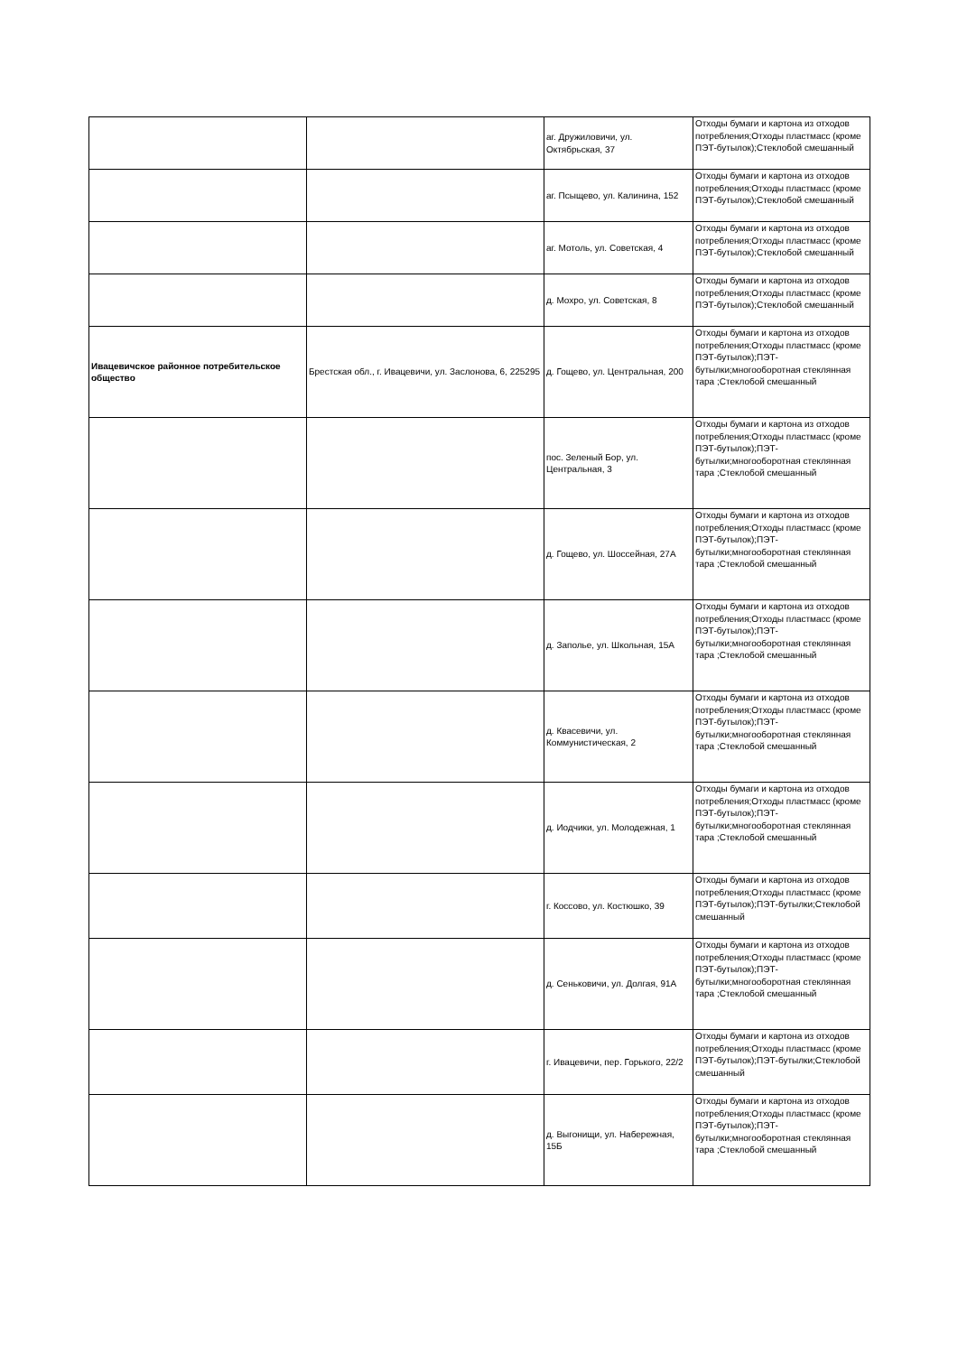| | | аг. Дружиловичи, ул. Октябрьская, 37 | Отходы бумаги и картона из отходов потребления;Отходы пластмасс (кроме ПЭТ-бутылок);Стеклобой смешанный |
| | | аг. Псыщево, ул. Калинина, 152 | Отходы бумаги и картона из отходов потребления;Отходы пластмасс (кроме ПЭТ-бутылок);Стеклобой смешанный |
| | | аг. Мотоль, ул. Советская, 4 | Отходы бумаги и картона из отходов потребления;Отходы пластмасс (кроме ПЭТ-бутылок);Стеклобой смешанный |
| | | д. Мохро, ул. Советская, 8 | Отходы бумаги и картона из отходов потребления;Отходы пластмасс (кроме ПЭТ-бутылок);Стеклобой смешанный |
| Ивацевичское районное потребительское общество | Брестская обл., г. Ивацевичи, ул. Заслонова, 6, 225295 | д. Гощево, ул. Центральная, 200 | Отходы бумаги и картона из отходов потребления;Отходы пластмасс (кроме ПЭТ-бутылок);ПЭТ-бутылки;многооборотная стеклянная тара ;Стеклобой смешанный |
| | | пос. Зеленый Бор, ул. Центральная, 3 | Отходы бумаги и картона из отходов потребления;Отходы пластмасс (кроме ПЭТ-бутылок);ПЭТ-бутылки;многооборотная стеклянная тара ;Стеклобой смешанный |
| | | д. Гощево, ул. Шоссейная, 27А | Отходы бумаги и картона из отходов потребления;Отходы пластмасс (кроме ПЭТ-бутылок);ПЭТ-бутылки;многооборотная стеклянная тара ;Стеклобой смешанный |
| | | д. Заполье, ул. Школьная, 15А | Отходы бумаги и картона из отходов потребления;Отходы пластмасс (кроме ПЭТ-бутылок);ПЭТ-бутылки;многооборотная стеклянная тара ;Стеклобой смешанный |
| | | д. Квасевичи, ул. Коммунистическая, 2 | Отходы бумаги и картона из отходов потребления;Отходы пластмасс (кроме ПЭТ-бутылок);ПЭТ-бутылки;многооборотная стеклянная тара ;Стеклобой смешанный |
| | | д. Иодчики, ул. Молодежная, 1 | Отходы бумаги и картона из отходов потребления;Отходы пластмасс (кроме ПЭТ-бутылок);ПЭТ-бутылки;многооборотная стеклянная тара ;Стеклобой смешанный |
| | | г. Коссово, ул. Костюшко, 39 | Отходы бумаги и картона из отходов потребления;Отходы пластмасс (кроме ПЭТ-бутылок);ПЭТ-бутылки;Стеклобой смешанный |
| | | д. Сеньковичи, ул. Долгая, 91А | Отходы бумаги и картона из отходов потребления;Отходы пластмасс (кроме ПЭТ-бутылок);ПЭТ-бутылки;многооборотная стеклянная тара ;Стеклобой смешанный |
| | | г. Ивацевичи, пер. Горького, 22/2 | Отходы бумаги и картона из отходов потребления;Отходы пластмасс (кроме ПЭТ-бутылок);ПЭТ-бутылки;Стеклобой смешанный |
| | | д. Выгонищи, ул. Набережная, 15Б | Отходы бумаги и картона из отходов потребления;Отходы пластмасс (кроме ПЭТ-бутылок);ПЭТ-бутылки;многооборотная стеклянная тара ;Стеклобой смешанный |